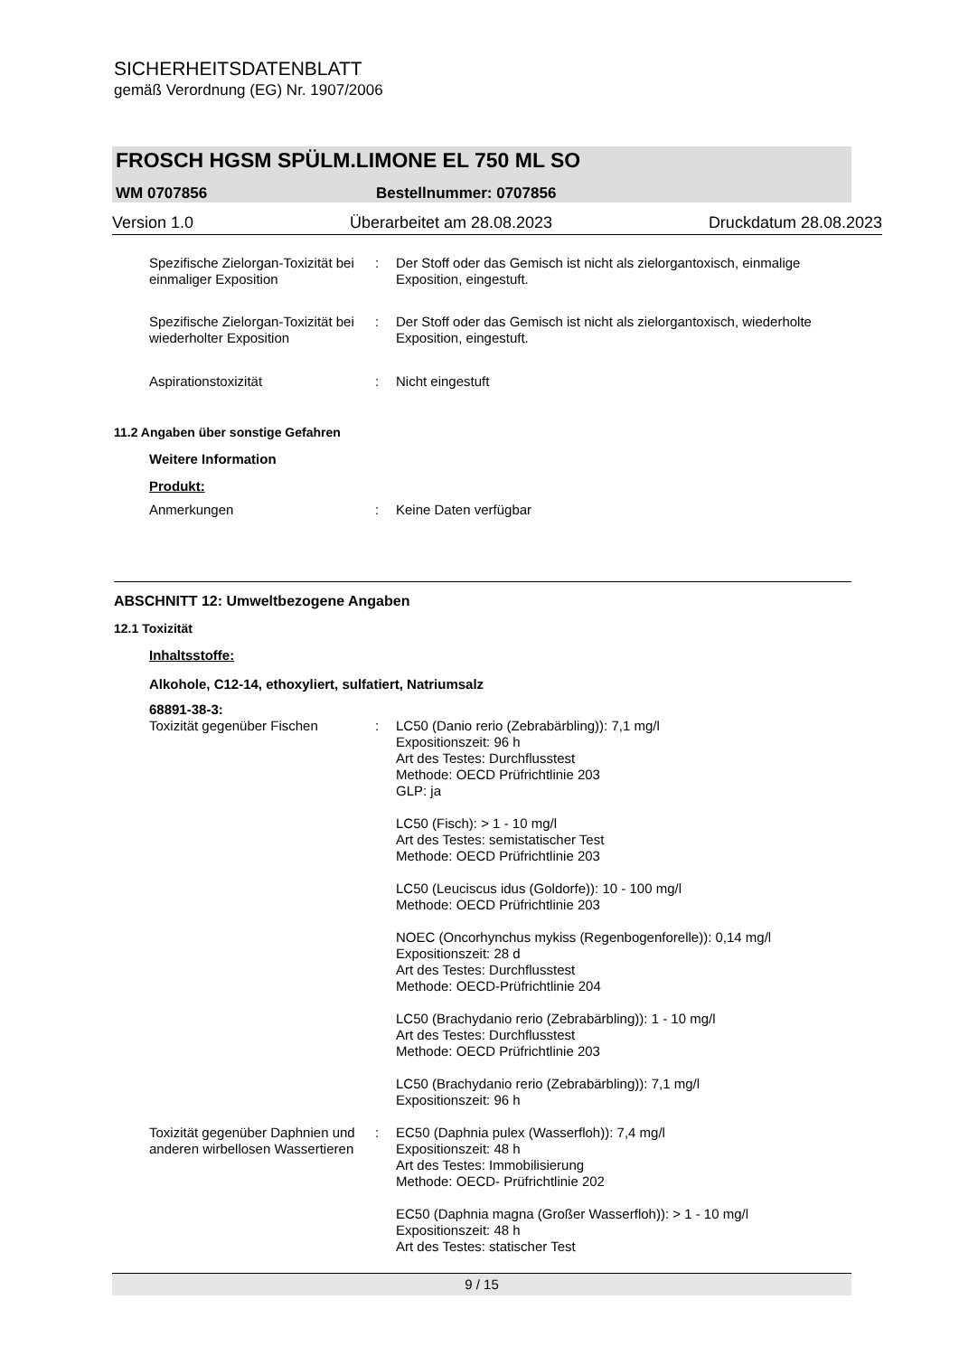SICHERHEITSDATENBLATT
gemäß Verordnung (EG) Nr. 1907/2006
FROSCH HGSM SPÜLM.LIMONE EL 750 ML SO
WM 0707856 Bestellnummer: 0707856
Version 1.0 Überarbeitet am 28.08.2023 Druckdatum 28.08.2023
Spezifische Zielorgan-Toxizität bei einmaliger Exposition
: Der Stoff oder das Gemisch ist nicht als zielorgantoxisch, einmalige Exposition, eingestuft.
Spezifische Zielorgan-Toxizität bei wiederholter Exposition
: Der Stoff oder das Gemisch ist nicht als zielorgantoxisch, wiederholte Exposition, eingestuft.
Aspirationstoxizität : Nicht eingestuft
11.2 Angaben über sonstige Gefahren
Weitere Information
Produkt:
Anmerkungen : Keine Daten verfügbar
ABSCHNITT 12: Umweltbezogene Angaben
12.1 Toxizität
Inhaltsstoffe:
Alkohole, C12-14, ethoxyliert, sulfatiert, Natriumsalz
68891-38-3:
Toxizität gegenüber Fischen : LC50 (Danio rerio (Zebrabärbling)): 7,1 mg/l
Expositionszeit: 96 h
Art des Testes: Durchflusstest
Methode: OECD Prüfrichtlinie 203
GLP: ja
LC50 (Fisch): > 1 - 10 mg/l
Art des Testes: semistatischer Test
Methode: OECD Prüfrichtlinie 203
LC50 (Leuciscus idus (Goldorfe)): 10 - 100 mg/l
Methode: OECD Prüfrichtlinie 203
NOEC (Oncorhynchus mykiss (Regenbogenforelle)): 0,14 mg/l
Expositionszeit: 28 d
Art des Testes: Durchflusstest
Methode: OECD-Prüfrichtlinie 204
LC50 (Brachydanio rerio (Zebrabärbling)): 1 - 10 mg/l
Art des Testes: Durchflusstest
Methode: OECD Prüfrichtlinie 203
LC50 (Brachydanio rerio (Zebrabärbling)): 7,1 mg/l
Expositionszeit: 96 h
Toxizität gegenüber Daphnien und anderen wirbellosen Wassertieren
: EC50 (Daphnia pulex (Wasserfloh)): 7,4 mg/l
Expositionszeit: 48 h
Art des Testes: Immobilisierung
Methode: OECD- Prüfrichtlinie 202
EC50 (Daphnia magna (Großer Wasserfloh)): > 1 - 10 mg/l
Expositionszeit: 48 h
Art des Testes: statischer Test
9 / 15